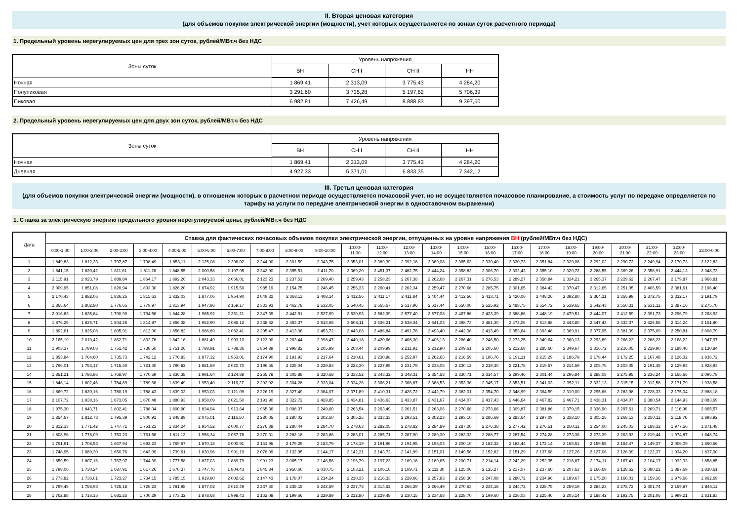II. Вторая ценовая категория
(для объемов покупки электрической энергии (мощности), учет которых осуществляется по зонам суток расчетного периода)
1. Предельный уровень нерегулируемых цен для трех зон суток, рублей/МВт.ч без НДС
| Зоны суток | Уровень напряжения | | | |
| --- | --- | --- | --- | --- |
| | ВН | СН I | СН II | НН |
| Ночная | 1 869,41 | 2 313,09 | 3 775,43 | 4 284,20 |
| Полупиковая | 3 291,60 | 3 735,28 | 5 197,62 | 5 706,39 |
| Пиковая | 6 982,81 | 7 426,49 | 8 888,83 | 9 397,60 |
2. Предельный уровень нерегулируемых цен для двух зон суток, рублей/МВт.ч без НДС
| Зоны суток | Уровень напряжения | | | |
| --- | --- | --- | --- | --- |
| | ВН | СН I | СН II | НН |
| Ночная | 1 869,41 | 2 313,09 | 3 775,43 | 4 284,20 |
| Дневная | 4 927,33 | 5 371,01 | 6 833,35 | 7 342,12 |
III. Третья ценовая категория
(для объемов покупки электрической энергии (мощности), в отношении которых в расчетном периоде осуществляется почасовой учет, но не осуществляется почасовое планирование, а стоимость услуг по передаче определяется по тарифу на услуги по передаче электрической энергии в одноставочном выражении)
1. Ставка за электрическую энергию предельного уровня нерегулируемой цены, рублей/МВт.ч без НДС
| Дата | Ставка для фактических почасовых объемов покупки электрической энергии, отпущенных на уровне напряжения ВН (рублей/МВт.ч без НДС) | | | | | | | | | | | | | | | | | | | | | | | |
| --- | --- | --- | --- | --- | --- | --- | --- | --- | --- | --- | --- | --- | --- | --- | --- | --- | --- | --- | --- | --- | --- | --- | --- | --- |
| | 0:00-1:00 | 1:00-2:00 | 2:00-3:00 | 3:00-4:00 | 4:00-5:00 | 5:00-6:00 | 6:00-7:00 | 7:00-8:00 | 8:00-9:00 | 9:00-10:00 | 10:00- 11:00 | 11:00- 12:00 | 12:00- 13:00 | 13:00- 14:00 | 14:00- 15:00 | 15:00- 16:00 | 16:00- 17:00 | 17:00- 18:00 | 18:00- 19:00 | 19:00- 20:00 | 20:00- 21:00 | 21:00- 22:00 | 22:00- 23:00 | 23:00-0:00 |
| 1 | 1 849,83 | 1 812,33 | 1 797,87 | 1 798,49 | 1 853,11 | 2 125,08 | 2 206,02 | 2 244,00 | 2 301,59 | 2 343,75 | 2 353,01 | 2 389,39 | 2 392,18 | 2 389,08 | 2 365,63 | 2 330,40 | 2 330,73 | 2 351,84 | 2 320,06 | 2 292,02 | 2 290,72 | 2 249,94 | 2 170,73 | 2 122,83 |
| 2 | 1 841,15 | 1 820,42 | 1 811,61 | 1 811,26 | 1 848,55 | 2 000,58 | 2 197,95 | 2 242,90 | 2 355,51 | 2 411,70 | 2 369,20 | 2 451,37 | 2 462,75 | 2 444,24 | 2 358,82 | 2 306,70 | 2 332,43 | 2 355,10 | 2 320,72 | 2 288,55 | 2 369,26 | 2 358,91 | 2 444,13 | 2 348,73 |
| 3 | 2 115,91 | 2 023,79 | 1 889,84 | 1 864,17 | 1 892,26 | 2 043,33 | 2 056,01 | 2 123,23 | 2 237,51 | 2 269,40 | 2 259,43 | 2 258,23 | 2 267,38 | 2 262,68 | 2 267,31 | 2 276,53 | 2 289,27 | 2 358,84 | 2 334,21 | 2 265,37 | 2 229,62 | 2 267,47 | 2 179,87 | 1 966,81 |
| 4 | 2 009,95 | 1 851,08 | 1 820,94 | 1 803,30 | 1 826,20 | 1 874,92 | 1 915,59 | 1 985,19 | 2 154,75 | 2 246,45 | 2 256,33 | 2 260,41 | 2 262,34 | 2 259,47 | 2 270,66 | 2 285,75 | 2 301,65 | 2 384,42 | 2 370,47 | 2 312,65 | 2 251,05 | 2 406,59 | 2 381,61 | 2 196,40 |
| 5 | 2 170,43 | 1 882,06 | 1 836,25 | 1 815,63 | 1 832,03 | 1 877,06 | 1 954,90 | 2 049,32 | 2 368,11 | 2 408,14 | 2 412,56 | 2 411,17 | 2 411,84 | 2 404,44 | 2 412,56 | 2 413,71 | 2 420,06 | 2 448,26 | 2 392,80 | 2 364,11 | 2 355,98 | 2 372,75 | 2 332,17 | 2 191,79 |
| 6 | 1 865,64 | 1 802,80 | 1 776,65 | 1 779,97 | 1 813,94 | 1 947,96 | 2 159,17 | 2 333,93 | 2 462,78 | 2 532,05 | 2 540,45 | 2 565,67 | 2 617,96 | 2 617,44 | 2 550,00 | 2 525,92 | 2 488,75 | 2 554,72 | 2 539,65 | 2 542,43 | 2 550,31 | 2 531,11 | 2 387,16 | 2 275,70 |
| 7 | 2 016,83 | 1 835,84 | 1 790,90 | 1 794,56 | 1 844,28 | 1 985,92 | 2 251,21 | 2 347,39 | 2 442,91 | 2 527,99 | 2 530,93 | 2 582,39 | 2 577,40 | 2 577,08 | 2 467,86 | 2 423,39 | 2 388,86 | 2 448,19 | 2 479,51 | 2 444,07 | 2 412,59 | 2 391,73 | 2 296,79 | 2 268,92 |
| 8 | 1 876,25 | 1 825,71 | 1 804,25 | 1 814,87 | 1 856,38 | 1 962,90 | 2 086,12 | 2 338,52 | 2 453,37 | 2 513,65 | 2 508,11 | 2 536,21 | 2 538,34 | 2 541,03 | 2 498,73 | 2 481,30 | 2 472,06 | 2 513,88 | 2 443,80 | 2 447,43 | 2 433,37 | 2 425,56 | 2 314,24 | 2 161,80 |
| 9 | 1 892,61 | 1 825,08 | 1 805,91 | 1 812,00 | 1 856,82 | 1 986,89 | 2 082,41 | 2 295,47 | 2 413,36 | 2 453,72 | 2 443,08 | 2 486,84 | 2 491,78 | 2 493,40 | 2 442,38 | 2 413,49 | 2 353,64 | 2 393,48 | 2 369,91 | 2 377,95 | 2 381,39 | 2 375,09 | 2 250,81 | 2 008,79 |
| 10 | 2 165,19 | 2 010,42 | 1 862,71 | 1 832,78 | 1 842,16 | 1 881,49 | 1 903,10 | 2 122,90 | 2 263,44 | 2 398,47 | 2 440,18 | 2 420,66 | 2 408,30 | 2 406,13 | 2 266,40 | 2 246,50 | 2 273,25 | 2 349,64 | 2 360,13 | 2 293,89 | 2 266,22 | 2 288,22 | 2 168,22 | 1 947,97 |
| 11 | 1 903,37 | 1 789,06 | 1 751,42 | 1 738,50 | 1 751,26 | 1 788,91 | 1 788,36 | 1 864,89 | 1 998,82 | 2 205,99 | 2 208,44 | 2 209,99 | 2 211,91 | 2 212,90 | 2 209,61 | 2 205,60 | 2 212,68 | 2 285,60 | 2 349,67 | 2 316,72 | 2 216,05 | 2 219,90 | 2 188,46 | 2 130,84 |
| 12 | 1 853,84 | 1 764,60 | 1 735,73 | 1 742,12 | 1 776,83 | 1 877,32 | 1 963,01 | 2 174,90 | 2 191,93 | 2 217,64 | 2 210,61 | 2 230,98 | 2 252,97 | 2 262,65 | 2 216,59 | 2 186,76 | 2 191,11 | 2 215,29 | 2 186,79 | 2 178,44 | 2 172,25 | 2 167,48 | 2 126,32 | 1 836,72 |
| 13 | 1 796,01 | 1 753,17 | 1 715,40 | 1 721,40 | 1 790,82 | 1 881,69 | 2 020,70 | 2 196,66 | 2 225,04 | 2 229,83 | 2 228,30 | 2 227,95 | 2 231,79 | 2 238,05 | 2 230,12 | 2 219,30 | 2 221,78 | 2 219,57 | 2 214,59 | 2 205,76 | 2 203,05 | 2 191,45 | 2 129,93 | 1 928,93 |
| 14 | 1 851,21 | 1 786,86 | 1 768,97 | 1 770,59 | 1 836,38 | 1 991,64 | 2 124,88 | 2 265,78 | 2 305,88 | 2 320,68 | 2 333,52 | 2 343,32 | 2 348,31 | 2 354,58 | 2 330,71 | 2 314,57 | 2 299,46 | 2 301,44 | 2 296,84 | 2 288,08 | 2 275,95 | 2 236,24 | 2 165,66 | 2 095,78 |
| 15 | 1 848,14 | 1 802,46 | 1 784,89 | 1 789,66 | 1 839,49 | 1 953,40 | 2 116,27 | 2 292,02 | 2 304,28 | 2 333,04 | 2 334,26 | 2 366,21 | 2 368,87 | 2 368,53 | 2 353,36 | 2 345,17 | 2 353,51 | 2 341,03 | 2 352,11 | 2 332,13 | 2 315,15 | 2 312,58 | 2 171,79 | 1 938,58 |
| 16 | 1 869,72 | 1 820,16 | 1 780,19 | 1 788,43 | 1 839,03 | 1 953,03 | 2 121,09 | 2 226,19 | 2 327,49 | 2 364,07 | 2 371,89 | 2 410,31 | 2 426,72 | 2 442,79 | 2 382,01 | 2 354,70 | 2 348,99 | 2 364,59 | 2 319,00 | 2 295,66 | 2 283,98 | 2 228,33 | 2 175,04 | 2 088,18 |
| 17 | 2 107,72 | 1 938,16 | 1 873,05 | 1 870,48 | 1 880,93 | 1 958,09 | 2 021,50 | 2 191,90 | 2 322,72 | 2 429,85 | 2 434,81 | 2 436,63 | 2 433,87 | 2 431,67 | 2 434,07 | 2 417,43 | 2 446,64 | 2 467,82 | 2 467,71 | 2 438,31 | 2 434,07 | 2 380,54 | 2 144,93 | 2 083,69 |
| 18 | 1 975,30 | 1 843,71 | 1 802,41 | 1 788,04 | 1 800,90 | 1 834,94 | 1 913,64 | 1 965,36 | 2 098,37 | 2 249,60 | 2 263,54 | 2 263,49 | 2 261,51 | 2 263,06 | 2 270,68 | 2 273,66 | 2 309,87 | 2 381,86 | 2 379,15 | 2 336,90 | 2 297,61 | 2 269,71 | 2 116,99 | 2 065,57 |
| 19 | 1 854,67 | 1 812,73 | 1 795,39 | 1 800,91 | 1 848,89 | 2 075,01 | 2 116,50 | 2 280,05 | 2 280,02 | 2 302,50 | 2 305,25 | 2 333,33 | 2 293,51 | 2 302,23 | 2 293,10 | 2 286,69 | 2 283,64 | 2 297,09 | 2 338,10 | 2 305,25 | 2 268,13 | 2 250,11 | 2 118,76 | 1 893,92 |
| 20 | 1 812,33 | 1 771,42 | 1 747,71 | 1 751,23 | 1 834,24 | 1 954,52 | 2 000,77 | 2 276,88 | 2 280,44 | 2 284,70 | 2 278,63 | 2 282,05 | 2 278,82 | 2 284,89 | 2 287,20 | 2 276,38 | 2 277,42 | 2 276,51 | 2 260,11 | 2 254,00 | 2 245,03 | 2 188,32 | 1 977,56 | 1 871,48 |
| 21 | 1 808,96 | 1 778,09 | 1 753,23 | 1 761,56 | 1 811,13 | 1 956,34 | 2 057,78 | 2 270,31 | 2 282,18 | 2 283,86 | 2 283,01 | 2 285,71 | 2 287,90 | 2 289,30 | 2 283,32 | 2 288,77 | 2 287,54 | 2 274,28 | 2 273,36 | 2 273,39 | 2 263,93 | 2 219,44 | 1 974,87 | 1 848,74 |
| 22 | 1 761,91 | 1 708,53 | 1 667,94 | 1 692,23 | 1 769,57 | 1 870,18 | 2 000,91 | 2 161,96 | 2 179,25 | 2 183,79 | 2 178,19 | 2 191,96 | 2 194,95 | 2 198,03 | 2 200,10 | 2 182,32 | 2 182,44 | 2 172,14 | 2 165,51 | 2 159,55 | 2 154,47 | 2 149,37 | 2 006,09 | 1 860,66 |
| 23 | 1 748,95 | 1 680,30 | 1 650,76 | 1 643,09 | 1 739,61 | 1 830,96 | 1 991,19 | 2 078,09 | 2 132,95 | 2 144,17 | 2 142,31 | 2 143,72 | 2 141,99 | 2 151,01 | 2 149,56 | 2 152,82 | 2 151,29 | 2 137,68 | 2 127,26 | 2 127,06 | 2 126,39 | 2 122,37 | 1 934,20 | 1 837,00 |
| 24 | 1 859,59 | 1 807,16 | 1 767,97 | 1 744,39 | 1 777,58 | 1 827,03 | 1 889,79 | 1 991,23 | 2 065,17 | 2 146,56 | 2 196,79 | 2 197,23 | 2 189,18 | 2 189,65 | 2 200,71 | 2 214,14 | 2 242,29 | 2 252,35 | 2 216,87 | 2 174,11 | 2 167,41 | 2 104,17 | 1 932,33 | 1 858,85 |
| 25 | 1 798,06 | 1 730,24 | 1 687,91 | 1 617,26 | 1 670,37 | 1 747,76 | 1 804,43 | 1 845,84 | 1 950,60 | 2 030,75 | 2 103,21 | 2 106,16 | 2 109,71 | 2 111,30 | 2 125,06 | 2 125,27 | 2 217,07 | 2 237,60 | 2 207,63 | 2 166,69 | 2 128,62 | 2 080,22 | 1 887,69 | 1 830,61 |
| 26 | 1 773,82 | 1 736,01 | 1 723,27 | 1 734,15 | 1 785,15 | 1 919,90 | 2 002,62 | 2 147,43 | 2 178,07 | 2 214,24 | 2 210,35 | 2 216,33 | 2 229,66 | 2 257,93 | 2 258,30 | 2 247,08 | 2 280,72 | 2 234,96 | 2 189,67 | 2 175,20 | 2 166,01 | 2 159,36 | 1 979,66 | 1 862,69 |
| 27 | 1 799,45 | 1 758,93 | 1 725,18 | 1 726,23 | 1 781,98 | 1 877,02 | 2 010,49 | 2 237,50 | 2 235,15 | 2 242,59 | 2 237,73 | 2 314,62 | 2 266,29 | 2 266,49 | 2 270,63 | 2 234,18 | 2 244,72 | 2 228,75 | 2 259,19 | 2 283,23 | 2 278,72 | 2 301,74 | 2 169,87 | 1 845,11 |
| 28 | 1 762,88 | 1 716,15 | 1 681,25 | 1 700,29 | 1 773,32 | 1 878,68 | 1 998,43 | 2 162,08 | 2 199,66 | 2 229,89 | 2 212,80 | 2 229,48 | 2 230,15 | 2 234,68 | 2 228,70 | 2 199,60 | 2 236,03 | 2 225,46 | 2 205,14 | 2 188,42 | 2 192,75 | 2 201,06 | 1 999,21 | 1 831,83 |